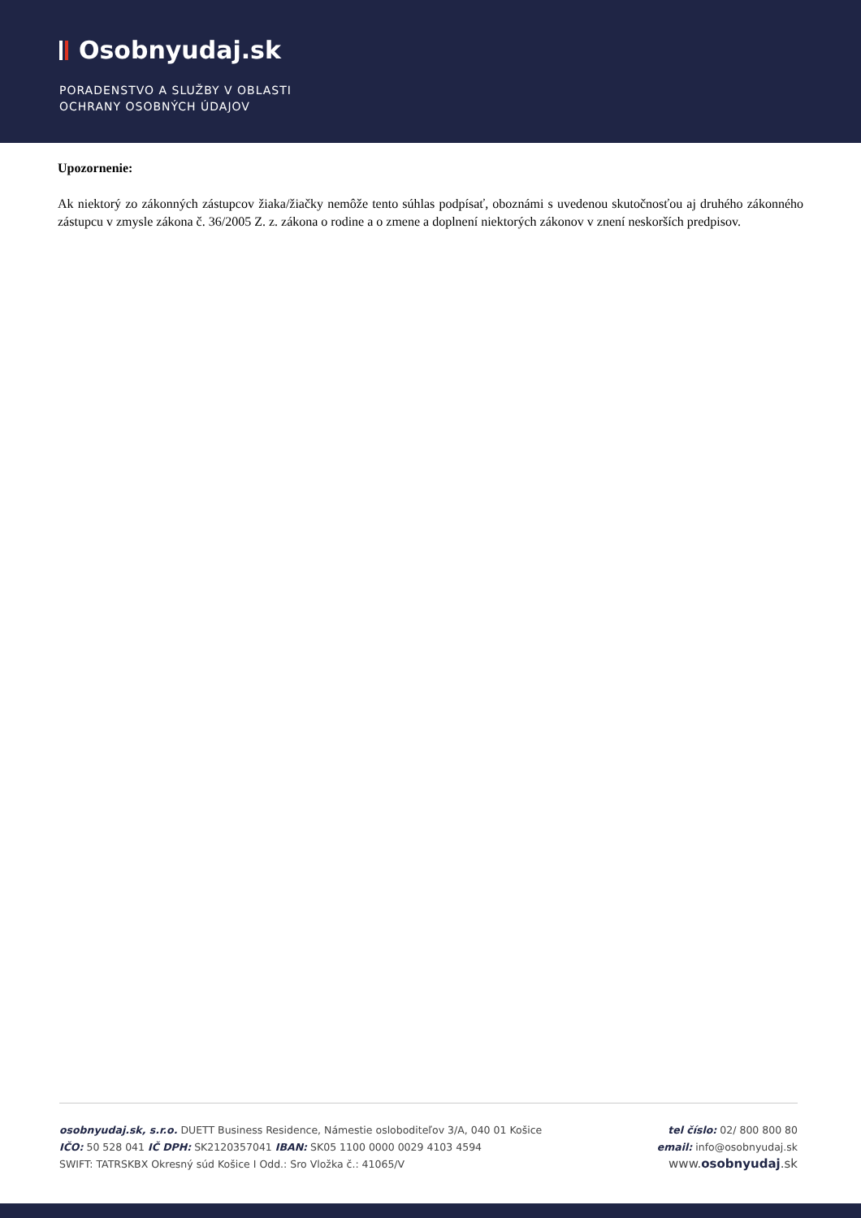Osobnyudaj.sk
PORADENSTVO A SLUŽBY V OBLASTI
OCHRANY OSOBNÝCH ÚDAJOV
Upozornenie:
Ak niektorý zo zákonných zástupcov žiaka/žiačky nemôže tento súhlas podpísať, oboznámi s uvedenou skutočnosťou aj druhého zákonného zástupcu v zmysle zákona č. 36/2005 Z. z. zákona o rodine a o zmene a doplnení niektorých zákonov v znení neskorších predpisov.
osobnyudaj.sk, s.r.o. DUETT Business Residence, Námestie osloboditeľov 3/A, 040 01 Košice
IČO: 50 528 041 IČ DPH: SK2120357041 IBAN: SK05 1100 0000 0029 4103 4594
SWIFT: TATRSKBX Okresný súd Košice I Odd.: Sro Vložka č.: 41065/V
tel číslo: 02/ 800 800 80
email: info@osobnyudaj.sk
www.osobnyudaj.sk